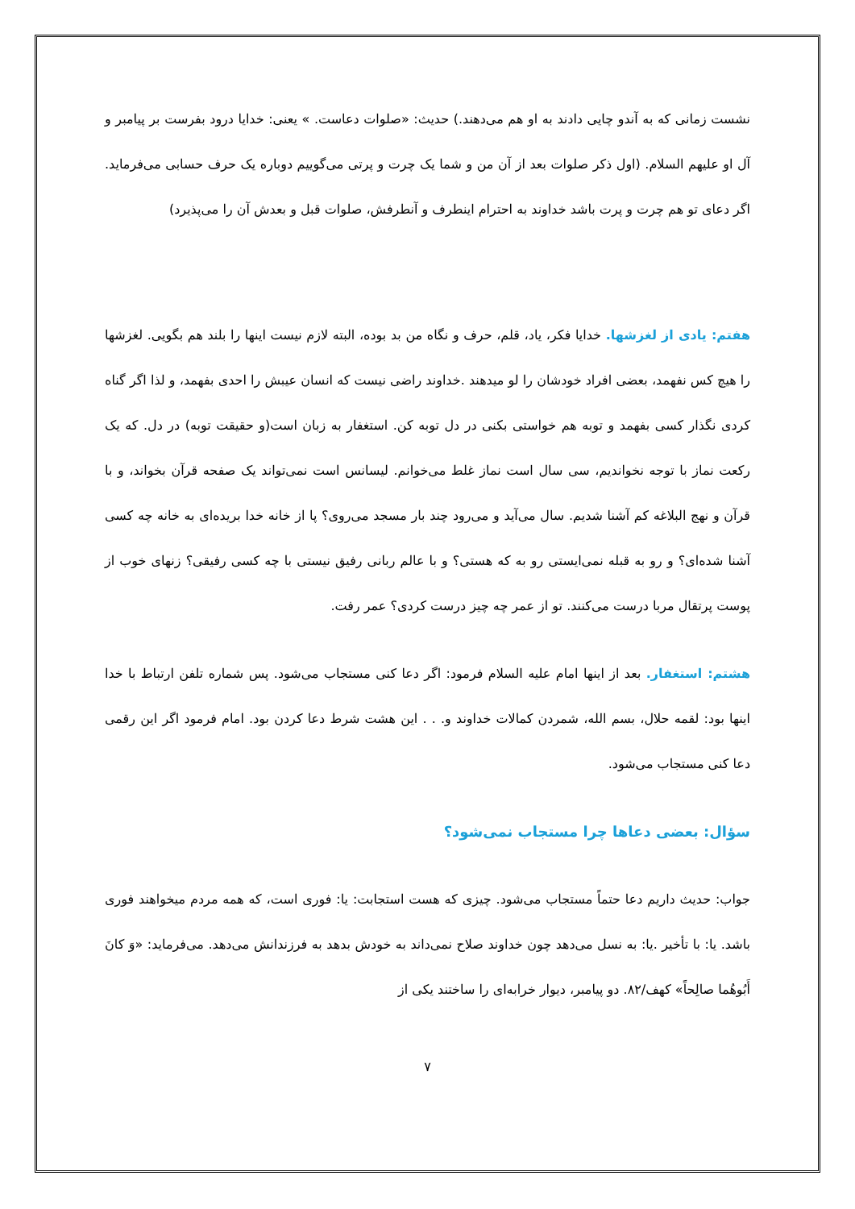نشست زمانی که به آندو چایی دادند به او هم می‌دهند.) حدیث: «صلوات دعاست. » یعنی: خدایا درود بفرست بر پیامبر و آل او علیهم السلام. (اول ذکر صلوات بعد از آن من و شما یک چرت و پرتی می‌گوییم دوباره یک حرف حسابی می‌فرماید. اگر دعای تو هم چرت و پرت باشد خداوند به احترام اینطرف و آنطرفش، صلوات قبل و بعدش آن را می‌پذیرد)
هفتم: یادی از لغزشها. خدایا فکر، یاد، قلم، حرف و نگاه من بد بوده، البته لازم نیست اینها را بلند هم بگویی. لغزشها را هیچ کس نفهمد، بعضی افراد خودشان را لو میدهند .خداوند راضی نیست که انسان عیبش را احدی بفهمد، و لذا اگر گناه کردی نگذار کسی بفهمد و توبه هم خواستی بکنی در دل توبه کن. استغفار به زبان است(و حقیقت توبه) در دل. که یک رکعت نماز با توجه نخواندیم، سی سال است نماز غلط می‌خوانم. لیسانس است نمی‌تواند یک صفحه قرآن بخواند، و با قرآن و نهج البلاغه کم آشنا شدیم. سال می‌آید و می‌رود چند بار مسجد می‌روی؟ پا از خانه خدا بریده‌ای به خانه چه کسی آشنا شده‌ای؟ و رو به قبله نمی‌ایستی رو به که هستی؟ و با عالم ربانی رفیق نیستی با چه کسی رفیقی؟ زنهای خوب از پوست پرتقال مربا درست می‌کنند. تو از عمر چه چیز درست کردی؟ عمر رفت.
هشتم: استغفار. بعد از اینها امام علیه السلام فرمود: اگر دعا کنی مستجاب می‌شود. پس شماره تلفن ارتباط با خدا اینها بود: لقمه حلال، بسم الله، شمردن کمالات خداوند و. . . این هشت شرط دعا کردن بود. امام فرمود اگر این رقمی دعا کنی مستجاب می‌شود.
سؤال: بعضی دعاها چرا مستجاب نمی‌شود؟
جواب: حدیث داریم دعا حتماً مستجاب می‌شود. چیزی که هست استجابت: یا: فوری است، که همه مردم میخواهند فوری باشد. یا: با تأخیر .یا: به نسل می‌دهد چون خداوند صلاح نمی‌داند به خودش بدهد به فرزندانش می‌دهد. می‌فرماید: «وَ کانَ أَبُوهُما صالِحاً» کهف/۸۲. دو پیامبر، دیوار خرابه‌ای را ساختند یکی از
۷